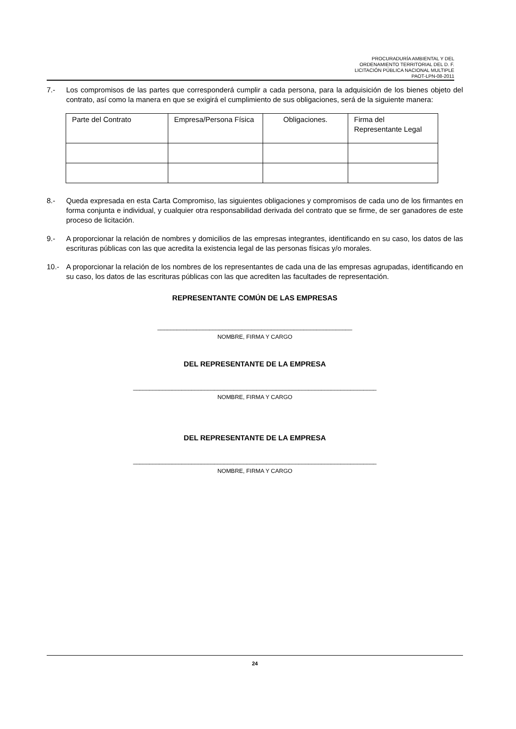PROCURADURÍA AMBIENTAL Y DEL
ORDENAMIENTO TERRITORIAL DEL D. F.
LICITACIÓN PÚBLICA NACIONAL MULTIPLE
PAOT-LPN-08-2011
7.- Los compromisos de las partes que corresponderá cumplir a cada persona, para la adquisición de los bienes objeto del contrato, así como la manera en que se exigirá el cumplimiento de sus obligaciones, será de la siguiente manera:
| Parte del Contrato | Empresa/Persona Física | Obligaciones. | Firma del Representante Legal |
8.- Queda expresada en esta Carta Compromiso, las siguientes obligaciones y compromisos de cada uno de los firmantes en forma conjunta e individual, y cualquier otra responsabilidad derivada del contrato que se firme, de ser ganadores de este proceso de licitación.
9.- A proporcionar la relación de nombres y domicilios de las empresas integrantes, identificando en su caso, los datos de las escrituras públicas con las que acredita la existencia legal de las personas físicas y/o morales.
10.- A proporcionar la relación de los nombres de los representantes de cada una de las empresas agrupadas, identificando en su caso, los datos de las escrituras públicas con las que acrediten las facultades de representación.
REPRESENTANTE COMÚN DE LAS EMPRESAS
____________________________________________________________
NOMBRE, FIRMA Y CARGO
DEL REPRESENTANTE DE LA EMPRESA
___________________________________________________________________________
NOMBRE, FIRMA Y CARGO
DEL REPRESENTANTE DE LA EMPRESA
___________________________________________________________________________
NOMBRE, FIRMA Y CARGO
24